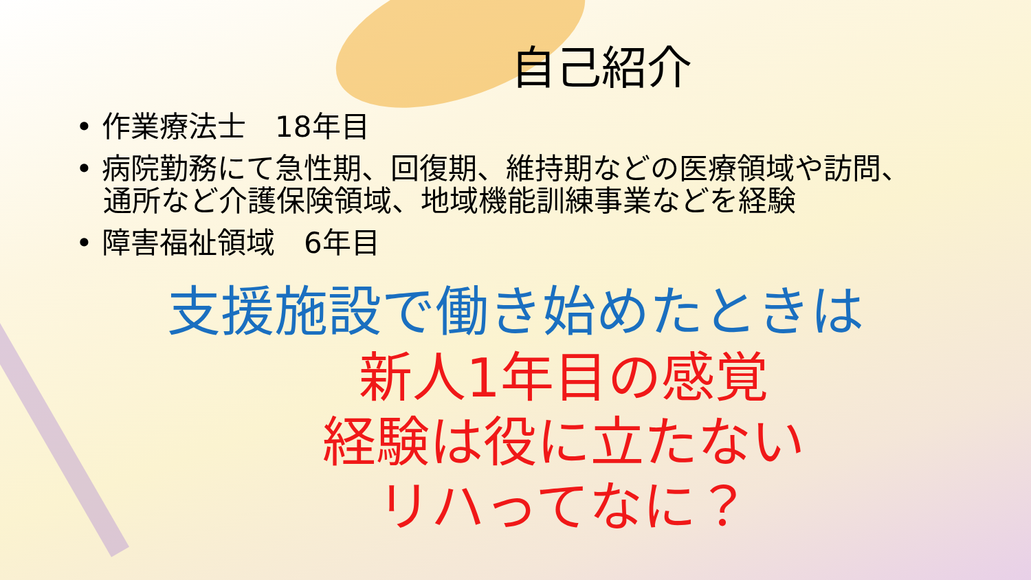自己紹介
• 作業療法士　18年目
• 病院勤務にて急性期、回復期、維持期などの医療領域や訪問、
通所など介護保険領域、地域機能訓練事業などを経験
• 障害福祉領域　6年目
支援施設で働き始めたときは
新人1年目の感覚
経験は役に立たない
リハってなに？